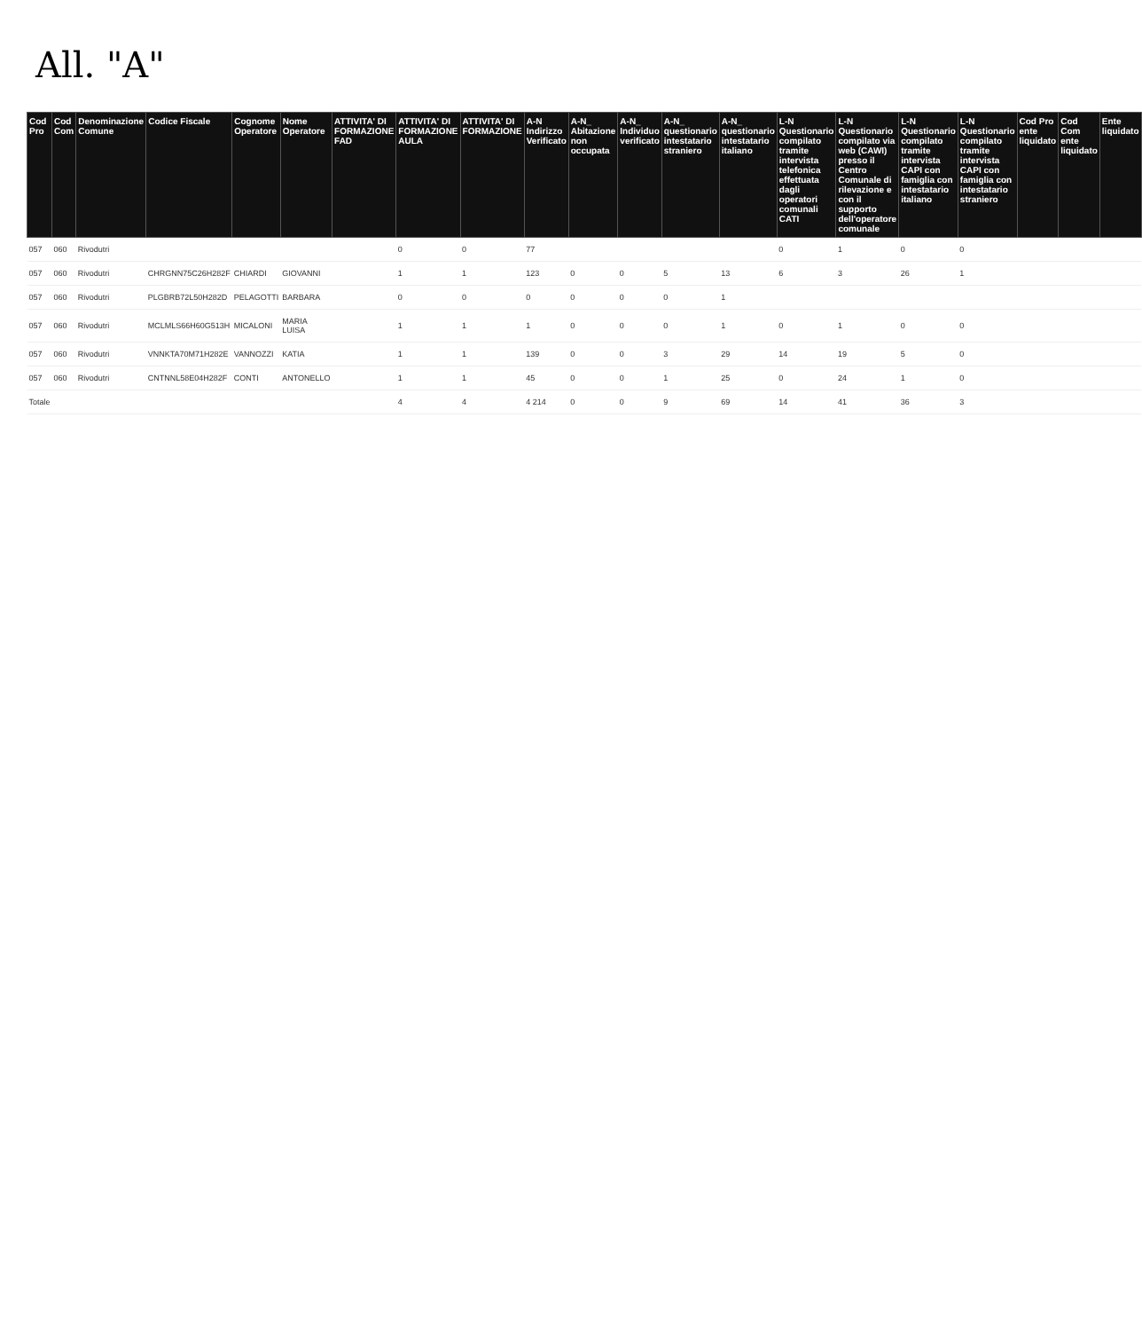All. "A"
| Cod Pro | Cod Com | Denominazione Comune | Codice Fiscale | Cognome Operatore | Nome Operatore | ATTIVITA' DI FORMAZIONE FAD | ATTIVITA' DI FORMAZIONE AULA | ATTIVITA' DI FORMAZIONE | A-N Indirizzo Verificato | A-N_ Abitazione non occupata | A-N_ Individuo verificato | A-N_ questionario intestatario straniero | A-N_ questionario intestatario italiano | L-N Questionario compilato tramite intervista telefonica effettuata dagli operatori comunali CATI | L-N Questionario compilato via web (CAWI) presso il Centro Comunale di rilevazione e con il supporto dell'operatore comunale | L-N Questionario compilato tramite intervista CAPI con famiglia con intestatario italiano | L-N Questionario compilato tramite intervista CAPI con famiglia con intestatario straniero | Cod Pro ente liquidato | Cod Com ente liquidato | Ente liquidato |
| --- | --- | --- | --- | --- | --- | --- | --- | --- | --- | --- | --- | --- | --- | --- | --- | --- | --- | --- | --- | --- |
| 057 | 060 | Rivodutri | | | | | 0 | 0 | 77 | | | | | 0 | 1 | 0 | 0 | | | |
| 057 | 060 | Rivodutri | CHRGNN75C26H282F | CHIARDI | GIOVANNI | | 1 | 1 | 123 | 0 | 0 | 5 | 13 | 6 | 3 | 26 | 1 | | | |
| 057 | 060 | Rivodutri | PLGBRB72L50H282D | PELAGOTTI | BARBARA | | 0 | 0 | 0 | 0 | 0 | 0 | 1 | | | | | | | |
| 057 | 060 | Rivodutri | MCLMLS66H60G513H | MICALONI | MARIA LUISA | | 1 | 1 | 1 | 0 | 0 | 0 | 1 | 0 | 1 | 0 | 0 | | | |
| 057 | 060 | Rivodutri | VNNKTA70M71H282E | VANNOZZI | KATIA | | 1 | 1 | 139 | 0 | 0 | 3 | 29 | 14 | 19 | 5 | 0 | | | |
| 057 | 060 | Rivodutri | CNTNNL58E04H282F | CONTI | ANTONELLO | | 1 | 1 | 45 | 0 | 0 | 1 | 25 | 0 | 24 | 1 | 0 | | | |
| Totale | | | | | | | 4 | 4 | 4 214 | 0 | 0 | 9 | 69 | 14 | 41 | 36 | 3 | | | |